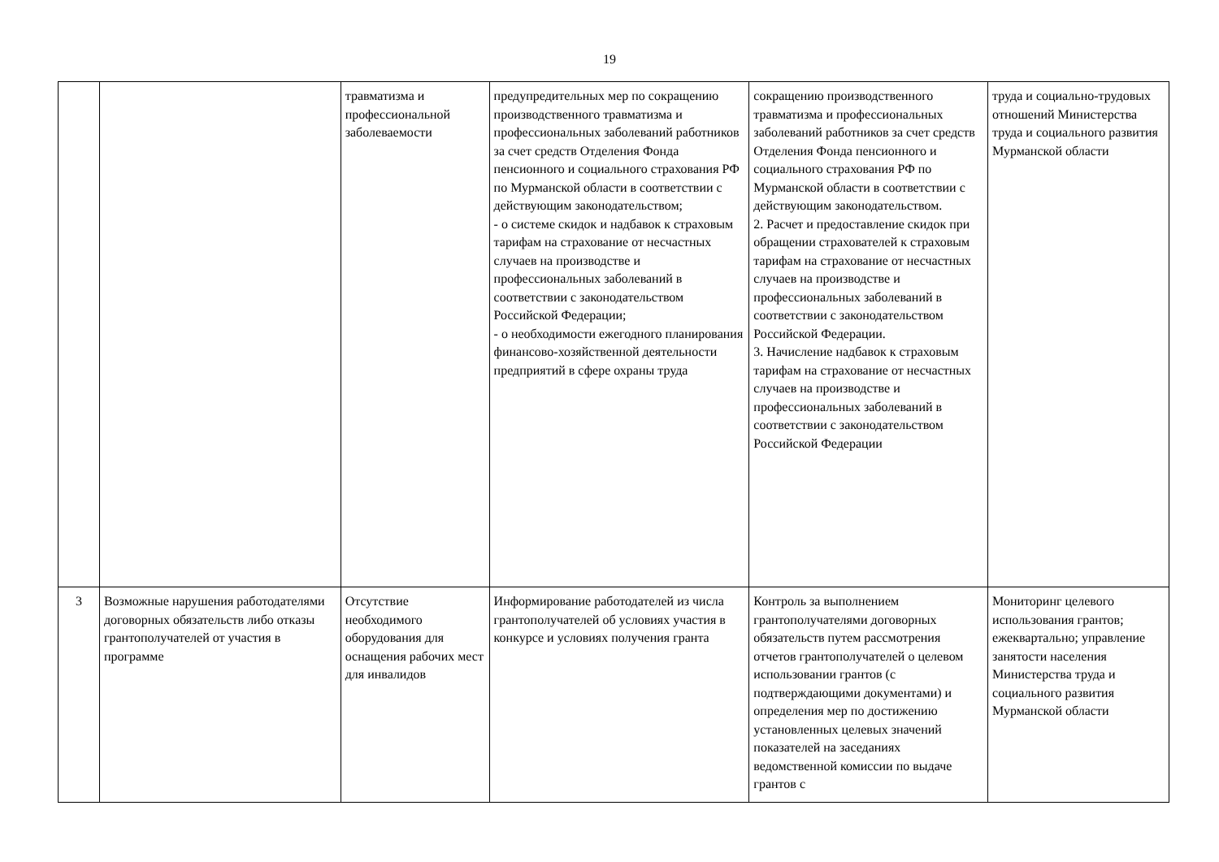19
| | | травматизма и профессиональной заболеваемости | предупредительных мер по сокращению производственного травматизма и профессиональных заболеваний работников за счет средств Отделения Фонда пенсионного и социального страхования РФ по Мурманской области в соответствии с действующим законодательством; - о системе скидок и надбавок к страховым тарифам на страхование от несчастных случаев на производстве и профессиональных заболеваний в соответствии с законодательством Российской Федерации; - о необходимости ежегодного планирования финансово-хозяйственной деятельности предприятий в сфере охраны труда | сокращению производственного травматизма и профессиональных заболеваний работников за счет средств Отделения Фонда пенсионного и социального страхования РФ по Мурманской области в соответствии с действующим законодательством. 2. Расчет и предоставление скидок при обращении страхователей к страховым тарифам на страхование от несчастных случаев на производстве и профессиональных заболеваний в соответствии с законодательством Российской Федерации. 3. Начисление надбавок к страховым тарифам на страхование от несчастных случаев на производстве и профессиональных заболеваний в соответствии с законодательством Российской Федерации | труда и социально-трудовых отношений Министерства труда и социального развития Мурманской области |
| 3 | Возможные нарушения работодателями договорных обязательств либо отказы грантополучателей от участия в программе | Отсутствие необходимого оборудования для оснащения рабочих мест для инвалидов | Информирование работодателей из числа грантополучателей об условиях участия в конкурсе и условиях получения гранта | Контроль за выполнением грантополучателями договорных обязательств путем рассмотрения отчетов грантополучателей о целевом использовании грантов (с подтверждающими документами) и определения мер по достижению установленных целевых значений показателей на заседаниях ведомственной комиссии по выдаче грантов с | Мониторинг целевого использования грантов; ежеквартально; управление занятости населения Министерства труда и социального развития Мурманской области |